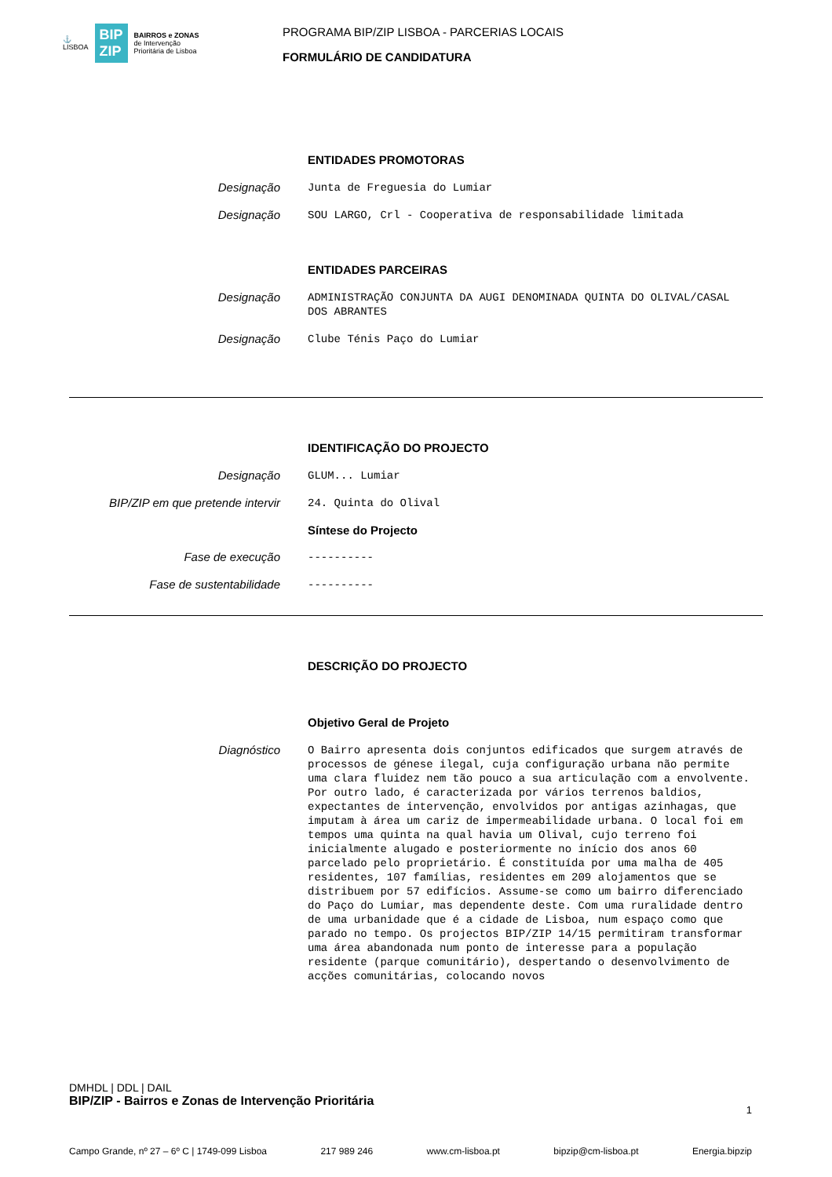⚓
LISBOA
BIP
ZIP
BAIRROS e ZONAS
de Intervenção
Prioritária de Lisboa
PROGRAMA BIP/ZIP LISBOA - PARCERIAS LOCAIS
FORMULÁRIO DE CANDIDATURA
ENTIDADES PROMOTORAS
Designação
Junta de Freguesia do Lumiar
Designação
SOU LARGO, Crl - Cooperativa de responsabilidade limitada
ENTIDADES PARCEIRAS
Designação
ADMINISTRAÇÃO CONJUNTA DA AUGI DENOMINADA QUINTA DO OLIVAL/CASAL DOS ABRANTES
Designação
Clube Ténis Paço do Lumiar
IDENTIFICAÇÃO DO PROJECTO
Designação
GLUM... Lumiar
BIP/ZIP em que pretende intervir
24. Quinta do Olival
Síntese do Projecto
Fase de execução
----------
Fase de sustentabilidade
----------
DESCRIÇÃO DO PROJECTO
Objetivo Geral de Projeto
Diagnóstico
O Bairro apresenta dois conjuntos edificados que surgem através de processos de génese ilegal, cuja configuração urbana não permite uma clara fluidez nem tão pouco a sua articulação com a envolvente. Por outro lado, é caracterizada por vários terrenos baldios, expectantes de intervenção, envolvidos por antigas azinhagas, que imputam à área um cariz de impermeabilidade urbana. O local foi em tempos uma quinta na qual havia um Olival, cujo terreno foi inicialmente alugado e posteriormente no início dos anos 60 parcelado pelo proprietário. É constituída por uma malha de 405 residentes, 107 famílias, residentes em 209 alojamentos que se distribuem por 57 edifícios. Assume-se como um bairro diferenciado do Paço do Lumiar, mas dependente deste. Com uma ruralidade dentro de uma urbanidade que é a cidade de Lisboa, num espaço como que parado no tempo. Os projectos BIP/ZIP 14/15 permitiram transformar uma área abandonada num ponto de interesse para a população residente (parque comunitário), despertando o desenvolvimento de acções comunitárias, colocando novos
DMHDL | DDL | DAIL
BIP/ZIP - Bairros e Zonas de Intervenção Prioritária
1
Campo Grande, nº 27 – 6º C | 1749-099 Lisboa 217 989 246 www.cm-lisboa.pt bipzip@cm-lisboa.pt Energia.bipzip